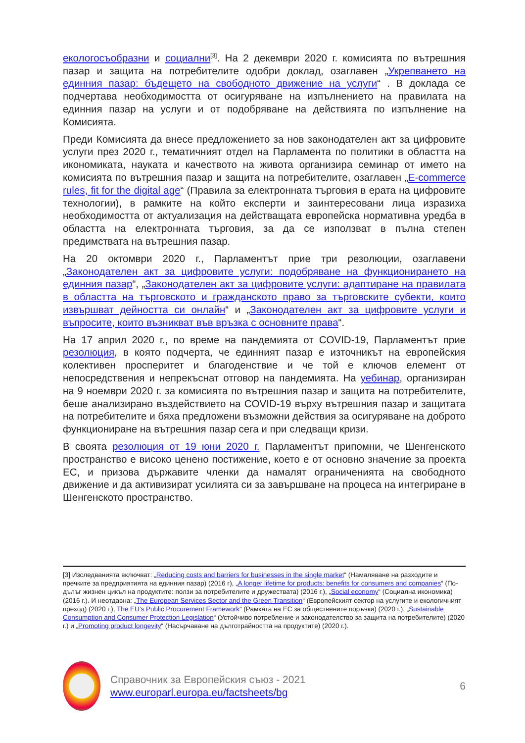екологосъобразни и социални<sup>[3]</sup>. На 2 декември 2020 г. комисията по вътрешния пазар и защита на потребителите одобри доклад, озаглавен „Укрепването на единния пазар: бъдещето на свободното движение на услуги“ . В доклада се подчертава необходимостта от осигуряване на изпълнението на правилата на единния пазар на услуги и от подобряване на действията по изпълнение на Комисията.
Преди Комисията да внесе предложението за нов законодателен акт за цифровите услуги през 2020 г., тематичният отдел на Парламента по политики в областта на икономиката, науката и качеството на живота организира семинар от името на комисията по вътрешния пазар и защита на потребителите, озаглавен „E-commerce rules, fit for the digital age“ (Правила за електронната търговия в ерата на цифровите технологии), в рамките на който експерти и заинтересовани лица изразиха необходимостта от актуализация на действащата европейска нормативна уредба в областта на електронната търговия, за да се използват в пълна степен предимствата на вътрешния пазар.
На 20 октомври 2020 г., Парламентът прие три резолюции, озаглавени „Законодателен акт за цифровите услуги: подобряване на функционирането на единния пазар“, „Законодателен акт за цифровите услуги: адаптиране на правилата в областта на търговското и гражданското право за търговските субекти, които извършват дейността си онлайн“ и „Законодателен акт за цифровите услуги и въпросите, които възникват във връзка с основните права“.
На 17 април 2020 г., по време на пандемията от COVID-19, Парламентът прие резолюция, в която подчерта, че единният пазар е източникът на европейския колективен просперитет и благоденствие и че той е ключов елемент от непосредствения и непрекъснат отговор на пандемията. На уебинар, организиран на 9 ноември 2020 г. за комисията по вътрешния пазар и защита на потребителите, беше анализирано въздействието на COVID-19 върху вътрешния пазар и защитата на потребителите и бяха предложени възможни действия за осигуряване на доброто функциониране на вътрешния пазар сега и при следващи кризи.
В своята резолюция от 19 юни 2020 г. Парламентът припомни, че Шенгенското пространство е високо ценено постижение, което е от основно значение за проекта ЕС, и призова държавите членки да намалят ограниченията на свободното движение и да активизират усилията си за завършване на процеса на интегриране в Шенгенското пространство.
[3] Изследванията включват: „Reducing costs and barriers for businesses in the single market“ (Намаляване на разходите и пречките за предприятията на единния пазар) (2016 г), „A longer lifetime for products: benefits for consumers and companies“ (По-дълъг жизнен цикъл на продуктите: ползи за потребителите и дружествата) (2016 г.), „Social economy“ (Социална икономика) (2016 г.). И неотдавна: „The European Services Sector and the Green Transition“ (Европейският сектор на услугите и екологичният преход) (2020 г.), The EU’s Public Procurement Framework“ (Рамката на ЕС за обществените поръчки) (2020 г.), „Sustainable Consumption and Consumer Protection Legislation“ (Устойчиво потребление и законодателство за защита на потребителите) (2020 г.) и „Promoting product longevity“ (Насърчаване на дълготрайността на продуктите) (2020 г.).
Справочник за Европейския съюз - 2021
www.europarl.europa.eu/factsheets/bg
6